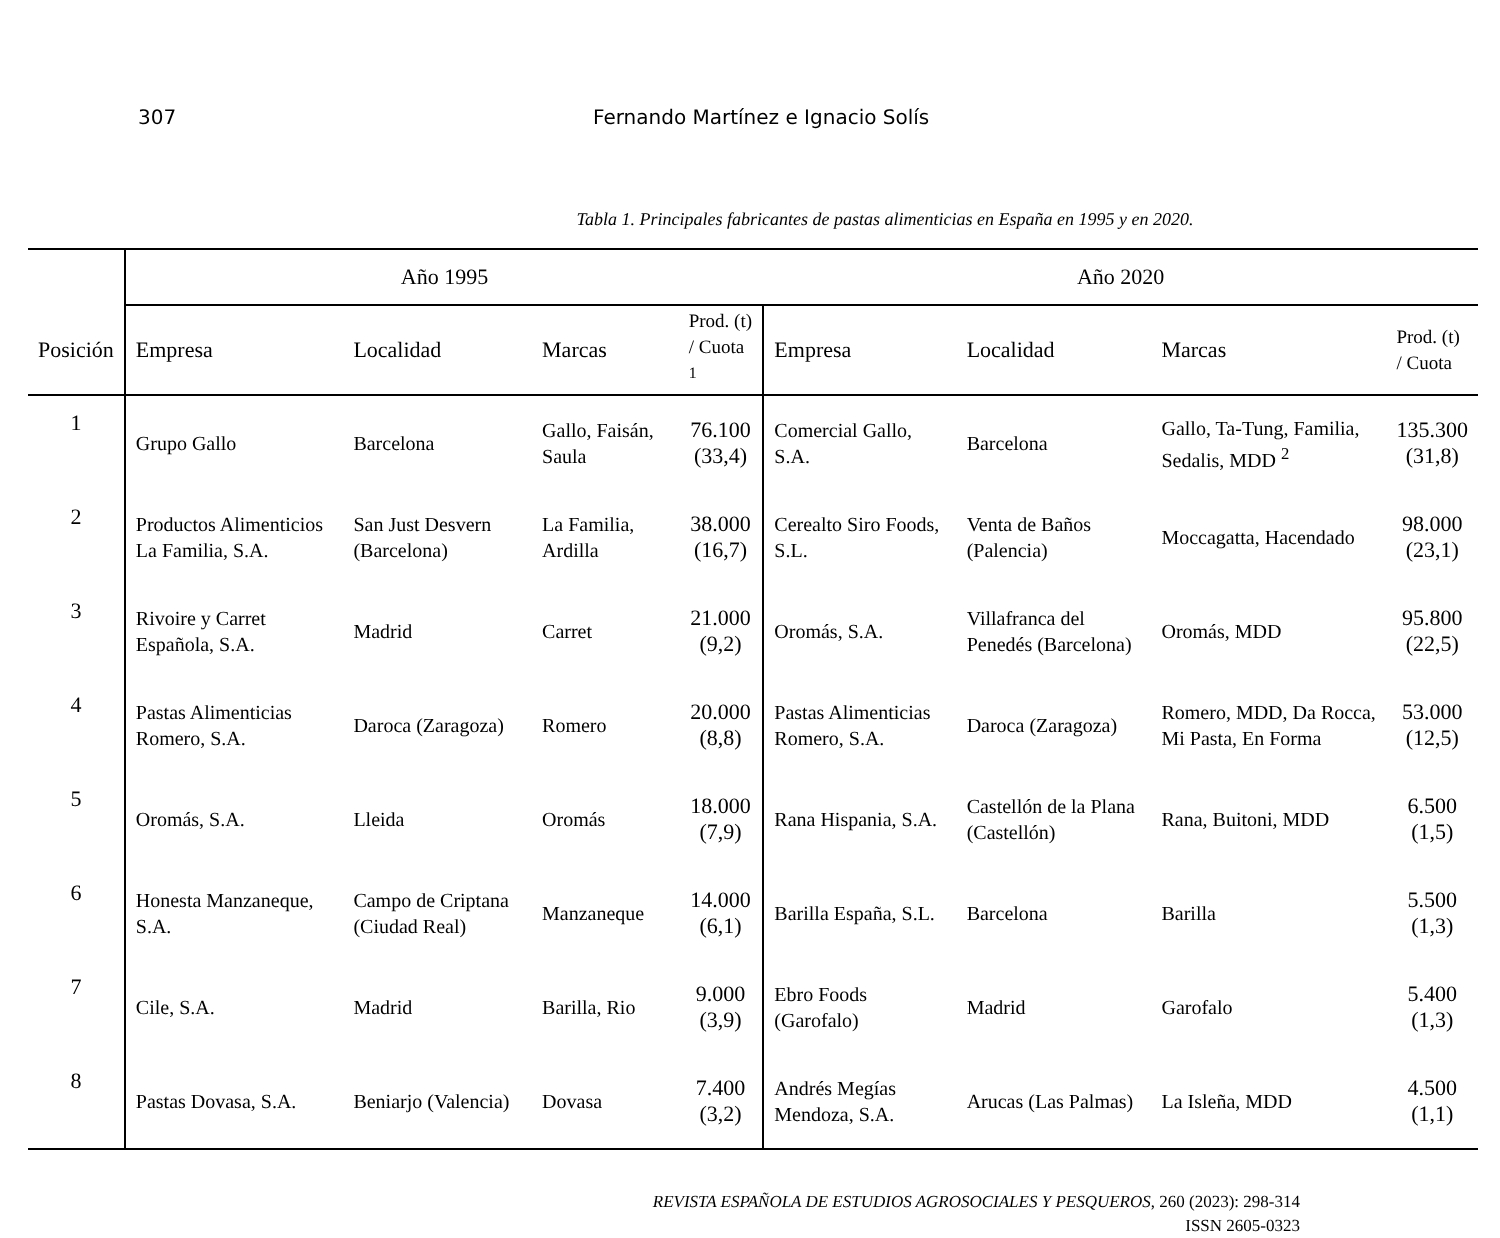307 Fernando Martínez e Ignacio Solís
Tabla 1. Principales fabricantes de pastas alimenticias en España en 1995 y en 2020.
| | Año 1995 | | | | Año 2020 | | | |
| --- | --- | --- | --- | --- | --- | --- | --- | --- |
| Posición | Empresa | Localidad | Marcas | Prod. (t) / Cuota <sup>1</sup> | Empresa | Localidad | Marcas | Prod. (t) / Cuota |
| 1 | Grupo Gallo | Barcelona | Gallo, Faisán, Saula | 76.100 (33,4) | Comercial Gallo, S.A. | Barcelona | Gallo, Ta-Tung, Familia, Sedalis, MDD <sup>2</sup> | 135.300 (31,8) |
| 2 | Productos Alimenticios La Familia, S.A. | San Just Desvern (Barcelona) | La Familia, Ardilla | 38.000 (16,7) | Cerealto Siro Foods, S.L. | Venta de Baños (Palencia) | Moccagatta, Hacendado | 98.000 (23,1) |
| 3 | Rivoire y Carret Española, S.A. | Madrid | Carret | 21.000 (9,2) | Oromás, S.A. | Villafranca del Penedés (Barcelona) | Oromás, MDD | 95.800 (22,5) |
| 4 | Pastas Alimenticias Romero, S.A. | Daroca (Zaragoza) | Romero | 20.000 (8,8) | Pastas Alimenticias Romero, S.A. | Daroca (Zaragoza) | Romero, MDD, Da Rocca, Mi Pasta, En Forma | 53.000 (12,5) |
| 5 | Oromás, S.A. | Lleida | Oromás | 18.000 (7,9) | Rana Hispania, S.A. | Castellón de la Plana (Castellón) | Rana, Buitoni, MDD | 6.500 (1,5) |
| 6 | Honesta Manzaneque, S.A. | Campo de Criptana (Ciudad Real) | Manzaneque | 14.000 (6,1) | Barilla España, S.L. | Barcelona | Barilla | 5.500 (1,3) |
| 7 | Cile, S.A. | Madrid | Barilla, Rio | 9.000 (3,9) | Ebro Foods (Garofalo) | Madrid | Garofalo | 5.400 (1,3) |
| 8 | Pastas Dovasa, S.A. | Beniarjo (Valencia) | Dovasa | 7.400 (3,2) | Andrés Megías Mendoza, S.A. | Arucas (Las Palmas) | La Isleña, MDD | 4.500 (1,1) |
REVISTA ESPAÑOLA DE ESTUDIOS AGROSOCIALES Y PESQUEROS, 260 (2023): 298-314
ISSN 2605-0323